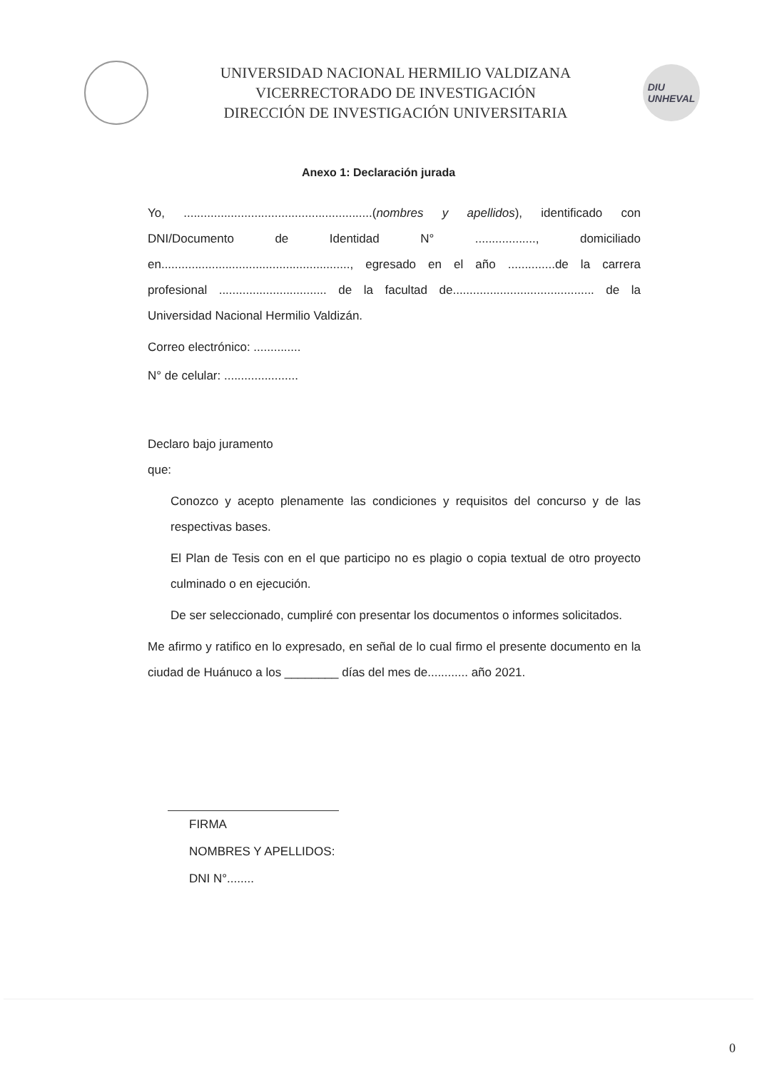UNIVERSIDAD NACIONAL HERMILIO VALDIZANA
VICERRECTORADO DE INVESTIGACIÓN
DIRECCIÓN DE INVESTIGACIÓN UNIVERSITARIA
DIU
UNHEVAL
Anexo 1: Declaración jurada
Yo, ........................................................(nombres y apellidos), identificado con DNI/Documento de Identidad N° .................., domiciliado en........................................................, egresado en el año ..............de la carrera profesional ................................ de la facultad de.......................................... de la Universidad Nacional Hermilio Valdizán.
Correo electrónico: ..............
N° de celular: ......................
Declaro bajo juramento
que:
Conozco y acepto plenamente las condiciones y requisitos del concurso y de las respectivas bases.
El Plan de Tesis con en el que participo no es plagio o copia textual de otro proyecto culminado o en ejecución.
De ser seleccionado, cumpliré con presentar los documentos o informes solicitados.
Me afirmo y ratifico en lo expresado, en señal de lo cual firmo el presente documento en la ciudad de Huánuco a los ________ días del mes de............ año 2021.
FIRMA
NOMBRES Y APELLIDOS:
DNI N°........
0